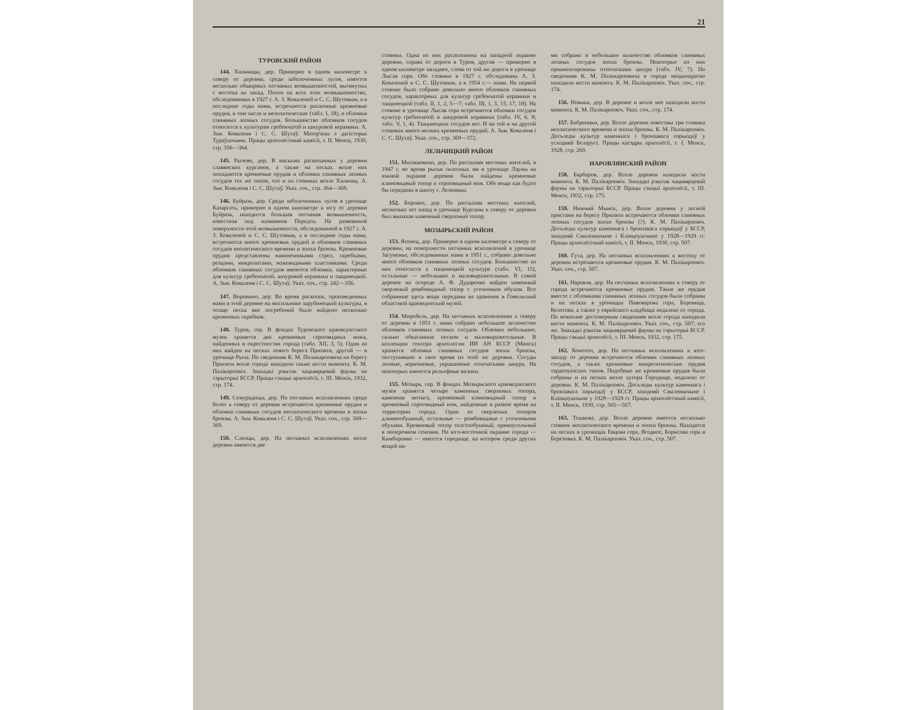21
ТУРОВСКИЙ РАЙОН
144. Хильчицы, дер. Примерно в одном километре к северу от деревни, среди заболоченных лугов, имеется несколько обширных песчаных возвышенностей, вытянутых с востока на запад. Почти на всех этих возвышенностях, обследованных в 1927 г. А. З. Коваленей и С. С. Шутовым, а в последние годы нами, встречаются различные кремневые орудия, в том числе и мезолитические (табл. I, 18), и обломки глиняных лепных сосудов. Большинство обломков сосудов относится к культурам гребенчатой и шнуровой керамики. А. Зьм. Коваленя і С. С. Шутаў. Матер'ялы з дагісторыі Тураўшчыны. Працы археолёгічнай камісіі, т. II, Менск, 1930, стр. 356—364.
145. Рычево, дер. В насыпях раскопанных у деревни славянских курганов, а также на песках возле них попадаются кремневые орудия и обломки глиняных лепных сосудов тех же типов, что и на стоянках возле Хильчиц. А. Зьм. Коваленя і С. С. Шутаў. Указ. соч., стр. 364—368.
146. Буйразь, дер. Среди заболоченных лугов в урочище Казаргать, примерно в одном километре к югу от деревни Буйразь, находится большая песчаная возвышенность, известная под названием Передол. На развеянной поверхности этой возвышенности, обследованной в 1927 г. А. З. Коваленей и С. С. Шутовым, а в последние годы нами, встречается много кремневых орудий и обломков глиняных сосудов неолитического времени и эпохи бронзы. Кремневые орудия представлены наконечниками стрел, скребками, резцами, микролитами, ножевидными пластинками. Среди обломков глиняных сосудов имеются обломки, характерные для культур гребенчатой, шнуровой керамики и тшцинецкой. А. Зьм. Коваленя і С. С. Шутаў. Указ. соч., стр. 242—356.
147. Воронино, дер. Во время раскопок, произведенных нами в этой деревне на могильнике зарубинецкой культуры, в толще песка вне погребений было найдено несколько кремневых скребков.
148. Туров, гор. В фондах Туровского краеведческого музея хранятся два кремневых серповидных ножа, найденных в окрестностях города (табл. XII, 3, 5). Один из них найден на песках левого берега Припяти, другой — в урочище Рыча. По сведениям К. М. Поликарповича на берегу Припяти возле города находили также кости мамонта. К. М. Палікарповіч. Знахадкі рэштак чацьвярцевай фауны на тэрыторыі БССР. Працы сэкцыі археолёгіі, т. III. Менск, 1932, стр. 174.
149. Семурадицы, дер. На песчаных всхолмлениях среди болот к северу от деревни встречаются кремневые орудия и обломки глиняных сосудов неолитического времени и эпохи бронзы. А. Зьм. Коваленя і С. С. Шутаў. Указ. соч., стр. 368—369.
150. Слепцы, дер. На песчаных всхолмлениях возле деревни имеются две
стоянки. Одна из них расположена на западной окраине деревни, справа от дороги в Туров, другая — примерно в одном километре западнее, слева от той же дороги в урочище Лысая гора. Обе стоянки в 1927 г. обследованы А. З. Ковалeней и С. С. Шутовым, а в 1954 г.— нами. На первой стоянке было собрано довольно много обломков глиняных сосудов, характерных для культур гребенчатой керамики и тшцинецкой (табл. II, 1, 2, 5—7; табл. III, 1, 3, 15, 17, 18). На стоянке в урочище Лысая гора встречаются обломки сосудов культур гребенчатой и шнуровой керамики (табл. IV, 6, 8; табл. V, 1, 4). Тшцинецких сосудов нет. И на той и на другой стоянках много мелких кремневых орудий. А. Зьм. Коваленя і С. С. Шутаў. Указ. соч., стр. 369—372.
ЛЕЛЬЧИЦКИЙ РАЙОН
151. Милашевичи, дер. По рассказам местных жителей, в 1947 г. во время рытья силосных ям в урочище Лауны на южной окраине деревни были найдены кремневые клиновидный топор и серповидный нож. Обе вещи как будто бы переданы в школу г. Лельчицы.
152. Боровое, дер. По рассказам местных жителей, несколько лет назад в урочище Курганы к северу от деревни был выпахан каменный сверленый топор.
МОЗЫРЬСКИЙ РАЙОН
153. Ясенец, дер. Примерно в одном километре к северу от деревни, на поверхности песчаных всхолмлений в урочище Загуменье, обследованных нами в 1951 г., собрано довольно много обломков глиняных лепных сосудов. Большинство из них относится к тшцинецкой культуре (табл. VI, 15), остальные — небольшие и маловыразительные. В самой деревне на огороде А. Ф. Дударенко найден каменный сверленый ромбовидный топор с усеченным обухом. Все собранные здесь вещи переданы на хранение в Гомельский областной краеведческий музей.
154. Миробель, дер. На песчаных всхолмлениях к северу от деревни в 1951 г. нами собрано небольшое количество обломков глиняных лепных сосудов. Обломки небольшие, сильно обкатанные песком и маловыразительные. В коллекции сектора археологии ИИ АН БССР (Минск) хранятся обломки глиняных сосудов эпохи бронзы, поступившие в свое время из этой же деревни. Сосуды лепные, коричневые, украшенные отпечатками шнура. На некоторых имеются рельефные валики.
155. Мозырь, гор. В фондах Мозырьского краеведческого музея хранятся четыре каменных сверленых топора, каменная мотыга, кремневый клиновидный топор и кремневый серповидный нож, найденные в разное время на территории города. Один из сверленых топоров длиннообушный, остальные — ромбовидные с усеченными обухами. Кремневый топор толстообушный, прямоугольный в поперечном сечении. На юго-восточной окраине города — Кимборовке — имеется городище, на котором среди других вещей на-
ми собрано и небольшое количество обломков глиняных лепных сосудов эпохи бронзы. Некоторые из них орнаментированы отпечатками шнура (табл. IV, 7). По сведениям К. М. Поликарповича в городе неоднократно находили кости мамонта. К. М. Палікарповіч. Указ. соч., стр. 174.
156. Новики, дер. В деревне и возле нее находили кости мамонта. К. М. Палікарповіч. Указ. соч., стр. 174.
157. Бобреники, дер. Возле деревни известны три стоянки неолитического времени и эпохи бронзы. К. М. Палікарповіч. Досьледы культур каменнага і бронзавага пэрыодаў у усходняй Беларусі. Працы катэдры археолёгіі, т. I. Менск, 1928, стр. 269.
НАРОВЛЯНСКИЙ РАЙОН
158. Барбаров, дер. Возле деревни находили кости мамонта. К. М. Палікарповіч. Знахадкі рэштак чацьвярцевай фауны на тэрыторыі БССР. Працы сэкцыі археолёгіі, т. III. Менск, 1932, стр. 175.
159. Нижний Мынск, дер. Возле деревни у лесной пристани на берегу Припяти встречаются обломки глиняных лепных сосудов эпохи бронзы (?). К. М. Палікарповіч. Досьледы культур каменнага і бронзавага пэрыодаў у БССР, заходняй Смаленшчыне і Клінцоушчыне у 1928—1929 гг. Працы археолёгічнай камісіі, т. II. Менск, 1930, стр. 507.
160. Гута, дер. На песчаных всхолмлениях к востоку от деревни встречаются кремневые орудия. К. М. Палікарповіч. Указ. соч., стр. 507.
161. Наровля, дер. На песчаных всхолмлениях к северу от города встречаются кремневые орудия. Такие же орудия вместе с обломками глиняных лепных сосудов были собраны и на песках в урочищах Пивоварова гора, Боровица, Колегова, а также у еврейского кладбища недалеко от города. По невполне достоверным сведениям возле города находили кости мамонта. К. М. Палікарповіч. Указ. соч., стр. 507; его же. Знахадкі рэштак чацьвярцевай фауны на тэрыторыі БССР. Працы сэкцыі археолёгіі, т. III. Менск, 1932, стр. 175.
162. Конотоп, дер. На песчаных всхолмлениях к юго-западу от деревни встречаются обломки глиняных лепных сосудов, а также кремневые микролитические орудия тарденуазских типов. Подобные же кремневые орудия были собраны и на песках возле хутора Городище, недалеко от деревни. К. М. Палікарповіч. Досьледы культур каменнага і бронзавага пэрыодаў у БССР, заходняй Смаленшчыне і Клінцоушчыне у 1928—1929 гг. Працы археолёгічнай камісіі, т. II. Менск, 1930, стр. 505—507.
163. Тешкова, дер. Возле деревни имеется несколько стоянок неолитического времени и эпохи бронзы. Находятся на песках в урочищах Евцова гора, Ягодное, Борисова гора и Березовка. К. М. Палікарповіч. Указ. соч., стр. 507.